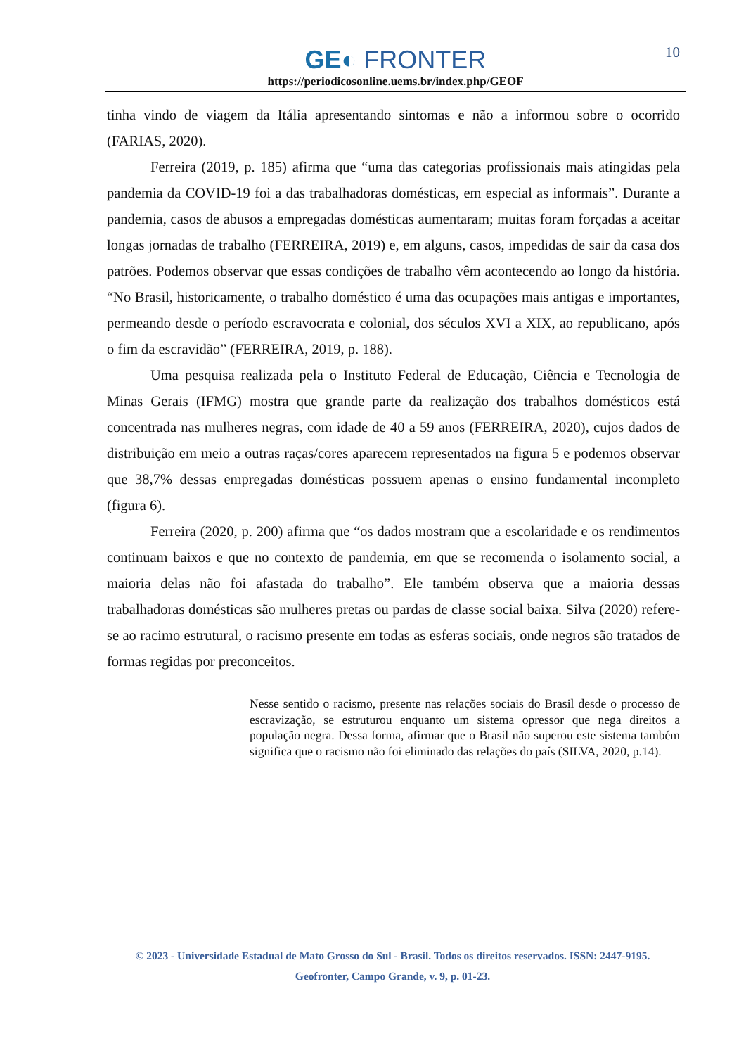10
GE◐ FRONTER
https://periodicosonline.uems.br/index.php/GEOF
tinha vindo de viagem da Itália apresentando sintomas e não a informou sobre o ocorrido (FARIAS, 2020).
Ferreira (2019, p. 185) afirma que “uma das categorias profissionais mais atingidas pela pandemia da COVID-19 foi a das trabalhadoras domésticas, em especial as informais”. Durante a pandemia, casos de abusos a empregadas domésticas aumentaram; muitas foram forçadas a aceitar longas jornadas de trabalho (FERREIRA, 2019) e, em alguns, casos, impedidas de sair da casa dos patrões. Podemos observar que essas condições de trabalho vêm acontecendo ao longo da história. “No Brasil, historicamente, o trabalho doméstico é uma das ocupações mais antigas e importantes, permeando desde o período escravocrata e colonial, dos séculos XVI a XIX, ao republicano, após o fim da escravidão” (FERREIRA, 2019, p. 188).
Uma pesquisa realizada pela o Instituto Federal de Educação, Ciência e Tecnologia de Minas Gerais (IFMG) mostra que grande parte da realização dos trabalhos domésticos está concentrada nas mulheres negras, com idade de 40 a 59 anos (FERREIRA, 2020), cujos dados de distribuição em meio a outras raças/cores aparecem representados na figura 5 e podemos observar que 38,7% dessas empregadas domésticas possuem apenas o ensino fundamental incompleto (figura 6).
Ferreira (2020, p. 200) afirma que “os dados mostram que a escolaridade e os rendimentos continuam baixos e que no contexto de pandemia, em que se recomenda o isolamento social, a maioria delas não foi afastada do trabalho”. Ele também observa que a maioria dessas trabalhadoras domésticas são mulheres pretas ou pardas de classe social baixa. Silva (2020) refere-se ao racimo estrutural, o racismo presente em todas as esferas sociais, onde negros são tratados de formas regidas por preconceitos.
Nesse sentido o racismo, presente nas relações sociais do Brasil desde o processo de escravização, se estruturou enquanto um sistema opressor que nega direitos a população negra. Dessa forma, afirmar que o Brasil não superou este sistema também significa que o racismo não foi eliminado das relações do país (SILVA, 2020, p.14).
© 2023 - Universidade Estadual de Mato Grosso do Sul - Brasil. Todos os direitos reservados. ISSN: 2447-9195.
Geofronter, Campo Grande, v. 9, p. 01-23.